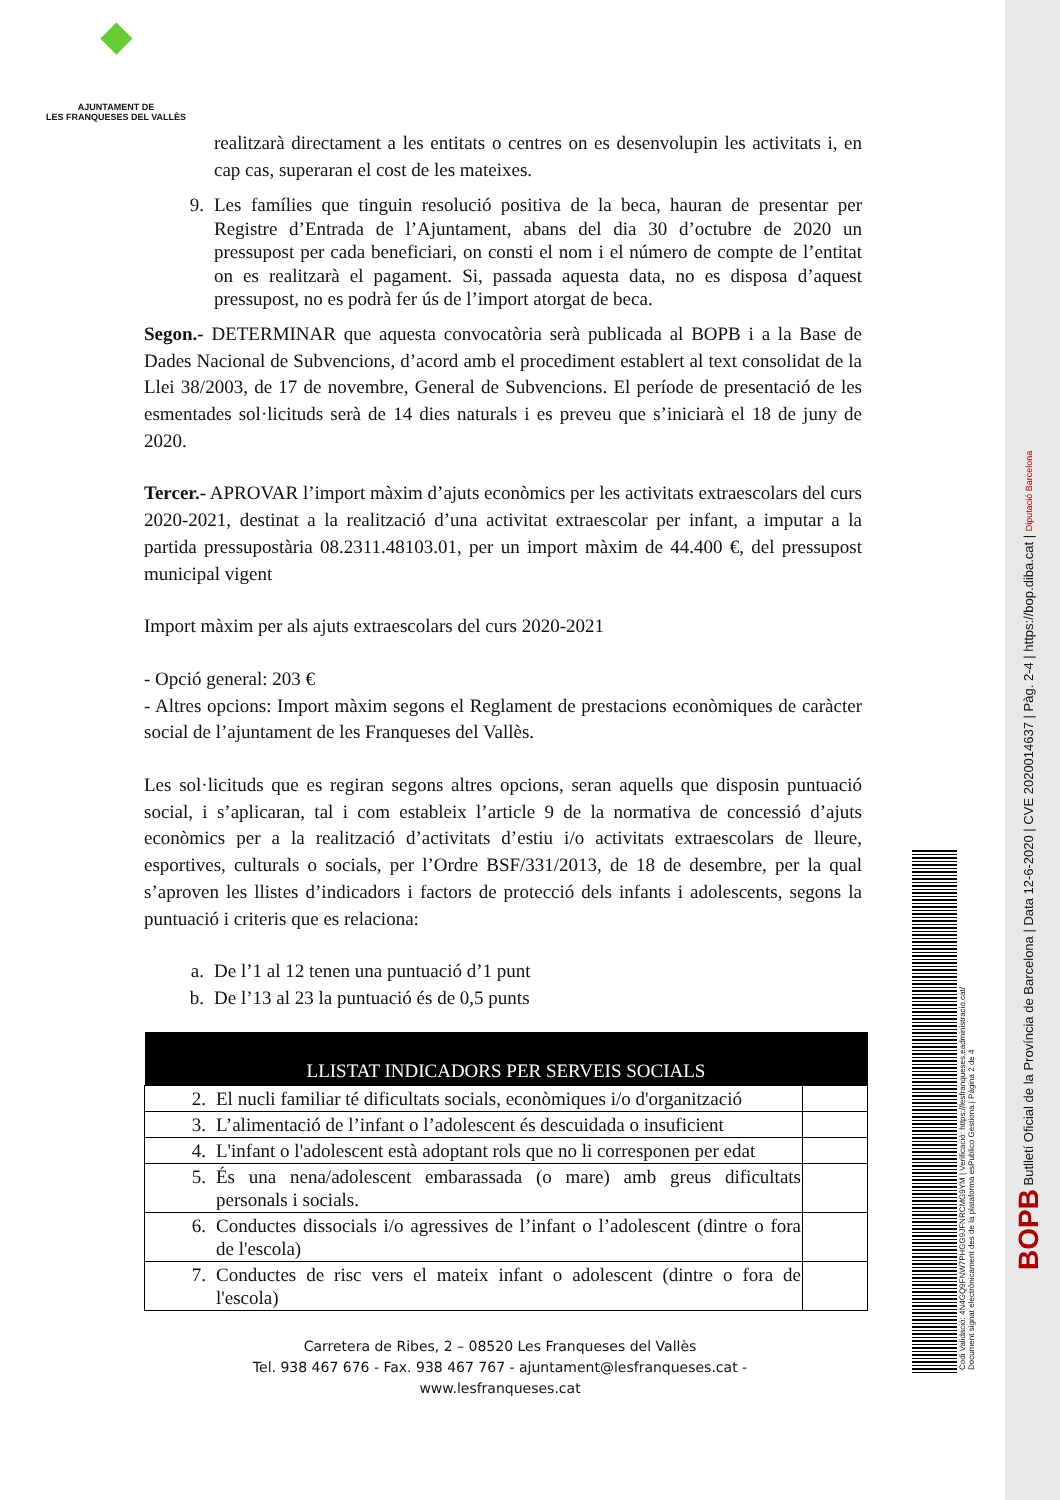◆
AJUNTAMENT DE
LES FRANQUESES DEL VALLÈS
realitzarà directament a les entitats o centres on es desenvolupin les activitats i, en cap cas, superaran el cost de les mateixes.
9. Les famílies que tinguin resolució positiva de la beca, hauran de presentar per Registre d’Entrada de l’Ajuntament, abans del dia 30 d’octubre de 2020 un pressupost per cada beneficiari, on consti el nom i el número de compte de l’entitat on es realitzarà el pagament. Si, passada aquesta data, no es disposa d’aquest pressupost, no es podrà fer ús de l’import atorgat de beca.
Segon.- DETERMINAR que aquesta convocatòria serà publicada al BOPB i a la Base de Dades Nacional de Subvencions, d’acord amb el procediment establert al text consolidat de la Llei 38/2003, de 17 de novembre, General de Subvencions. El període de presentació de les esmentades sol·licituds serà de 14 dies naturals i es preveu que s’iniciarà el 18 de juny de 2020.
Tercer.- APROVAR l’import màxim d’ajuts econòmics per les activitats extraescolars del curs 2020-2021, destinat a la realització d’una activitat extraescolar per infant, a imputar a la partida pressupostària 08.2311.48103.01, per un import màxim de 44.400 €, del pressupost municipal vigent
Import màxim per als ajuts extraescolars del curs 2020-2021
- Opció general: 203 €
- Altres opcions: Import màxim segons el Reglament de prestacions econòmiques de caràcter social de l’ajuntament de les Franqueses del Vallès.
Les sol·licituds que es regiran segons altres opcions, seran aquells que disposin puntuació social, i s’aplicaran, tal i com estableix l’article 9 de la normativa de concessió d’ajuts econòmics per a la realització d’activitats d’estiu i/o activitats extraescolars de lleure, esportives, culturals o socials, per l’Ordre BSF/331/2013, de 18 de desembre, per la qual s’aproven les llistes d’indicadors i factors de protecció dels infants i adolescents, segons la puntuació i criteris que es relaciona:
a. De l’1 al 12 tenen una puntuació d’1 punt
b. De l’13 al 23 la puntuació és de 0,5 punts
| LLISTAT INDICADORS PER SERVEIS SOCIALS | |
| --- | --- |
| 2. El nucli familiar té dificultats socials, econòmiques i/o d'organització | |
| 3. L’alimentació de l’infant o l’adolescent és descuidada o insuficient | |
| 4. L'infant o l'adolescent està adoptant rols que no li corresponen per edat | |
| 5. És una nena/adolescent embarassada (o mare) amb greus dificultats personals i socials. | |
| 6. Conductes dissocials i/o agressives de l’infant o l’adolescent (dintre o fora de l'escola) | |
| 7. Conductes de risc vers el mateix infant o adolescent (dintre o fora de l'escola) | |
Carretera de Ribes, 2 – 08520 Les Franqueses del Vallès
Tel. 938 467 676 - Fax. 938 467 767 - ajuntament@lesfranqueses.cat - www.lesfranqueses.cat
Codi Validació: 4N4GQ9FNW7PHGG9JFNRCMG9YM | Verificació: https://lesfranqueses.eadministracio.cat/
Document signat electrònicament des de la plataforma esPublico Gestiona | Pàgina 2 de 4
BOPB Butlletí Oficial de la Província de Barcelona | Data 12-6-2020 | CVE 2020014637 | Pàg. 2-4 | https://bop.diba.cat | Diputació Barcelona